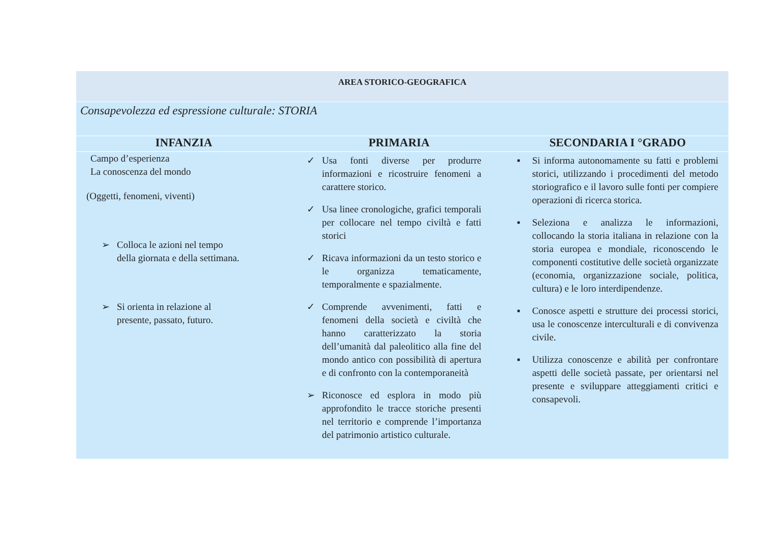| AREA STORICO-GEOGRAFICA | | |
| Consapevolezza ed espressione culturale: STORIA | | |
| INFANZIA | PRIMARIA | SECONDARIA I °GRADO |
| Campo d’esperienza La conoscenza del mondo (Oggetti, fenomeni, viventi) ➢ Colloca le azioni nel tempo della giornata e della settimana. ➢ Si orienta in relazione al presente, passato, futuro. | ✓ Usa fonti diverse per produrre informazioni e ricostruire fenomeni a carattere storico. ✓ Usa linee cronologiche, grafici temporali per collocare nel tempo civiltà e fatti storici ✓ Ricava informazioni da un testo storico e le organizza tematicamente, temporalmente e spazialmente. ✓ Comprende avvenimenti, fatti e fenomeni della società e civiltà che hanno caratterizzato la storia dell’umanità dal paleolitico alla fine del mondo antico con possibilità di apertura e di confronto con la contemporaneità ➢ Riconosce ed esplora in modo più approfondito le tracce storiche presenti nel territorio e comprende l’importanza del patrimonio artistico culturale. | ▪ Si informa autonomamente su fatti e problemi storici, utilizzando i procedimenti del metodo storiografico e il lavoro sulle fonti per compiere operazioni di ricerca storica. ▪ Seleziona e analizza le informazioni, collocando la storia italiana in relazione con la storia europea e mondiale, riconoscendo le componenti costitutive delle società organizzate (economia, organizzazione sociale, politica, cultura) e le loro interdipendenze. ▪ Conosce aspetti e strutture dei processi storici, usa le conoscenze interculturali e di convivenza civile. ▪ Utilizza conoscenze e abilità per confrontare aspetti delle società passate, per orientarsi nel presente e sviluppare atteggiamenti critici e consapevoli. |